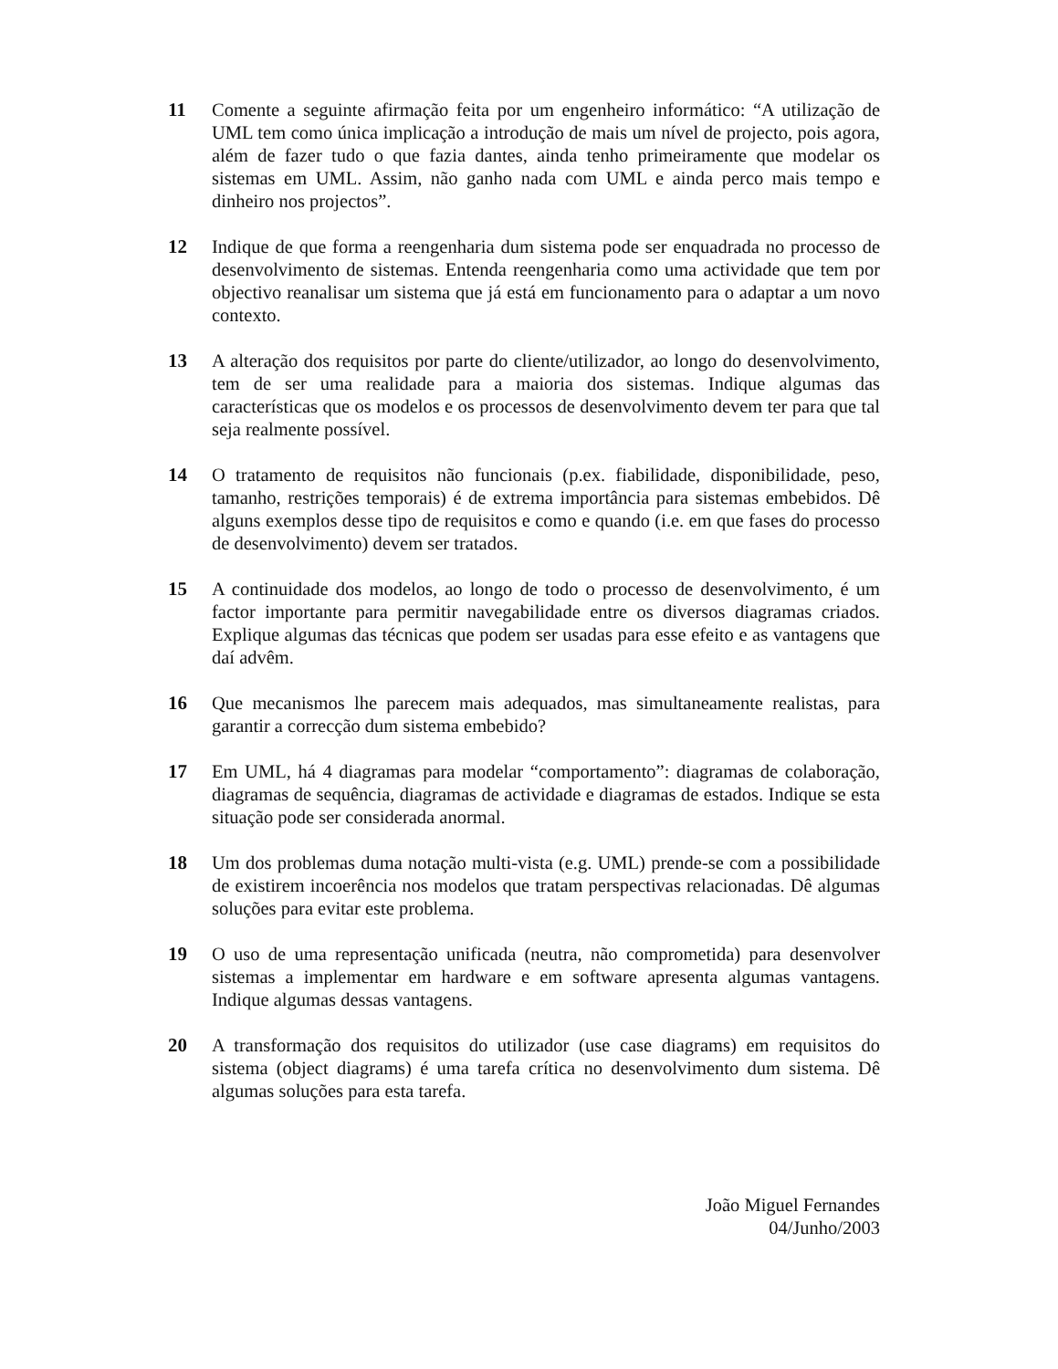11 Comente a seguinte afirmação feita por um engenheiro informático: “A utilização de UML tem como única implicação a introdução de mais um nível de projecto, pois agora, além de fazer tudo o que fazia dantes, ainda tenho primeiramente que modelar os sistemas em UML. Assim, não ganho nada com UML e ainda perco mais tempo e dinheiro nos projectos”.
12 Indique de que forma a reengenharia dum sistema pode ser enquadrada no processo de desenvolvimento de sistemas. Entenda reengenharia como uma actividade que tem por objectivo reanalisar um sistema que já está em funcionamento para o adaptar a um novo contexto.
13 A alteração dos requisitos por parte do cliente/utilizador, ao longo do desenvolvimento, tem de ser uma realidade para a maioria dos sistemas. Indique algumas das características que os modelos e os processos de desenvolvimento devem ter para que tal seja realmente possível.
14 O tratamento de requisitos não funcionais (p.ex. fiabilidade, disponibilidade, peso, tamanho, restrições temporais) é de extrema importância para sistemas embebidos. Dê alguns exemplos desse tipo de requisitos e como e quando (i.e. em que fases do processo de desenvolvimento) devem ser tratados.
15 A continuidade dos modelos, ao longo de todo o processo de desenvolvimento, é um factor importante para permitir navegabilidade entre os diversos diagramas criados. Explique algumas das técnicas que podem ser usadas para esse efeito e as vantagens que daí advêm.
16 Que mecanismos lhe parecem mais adequados, mas simultaneamente realistas, para garantir a correcção dum sistema embebido?
17 Em UML, há 4 diagramas para modelar “comportamento”: diagramas de colaboração, diagramas de sequência, diagramas de actividade e diagramas de estados. Indique se esta situação pode ser considerada anormal.
18 Um dos problemas duma notação multi-vista (e.g. UML) prende-se com a possibilidade de existirem incoerência nos modelos que tratam perspectivas relacionadas. Dê algumas soluções para evitar este problema.
19 O uso de uma representação unificada (neutra, não comprometida) para desenvolver sistemas a implementar em hardware e em software apresenta algumas vantagens. Indique algumas dessas vantagens.
20 A transformação dos requisitos do utilizador (use case diagrams) em requisitos do sistema (object diagrams) é uma tarefa crítica no desenvolvimento dum sistema. Dê algumas soluções para esta tarefa.
João Miguel Fernandes
04/Junho/2003